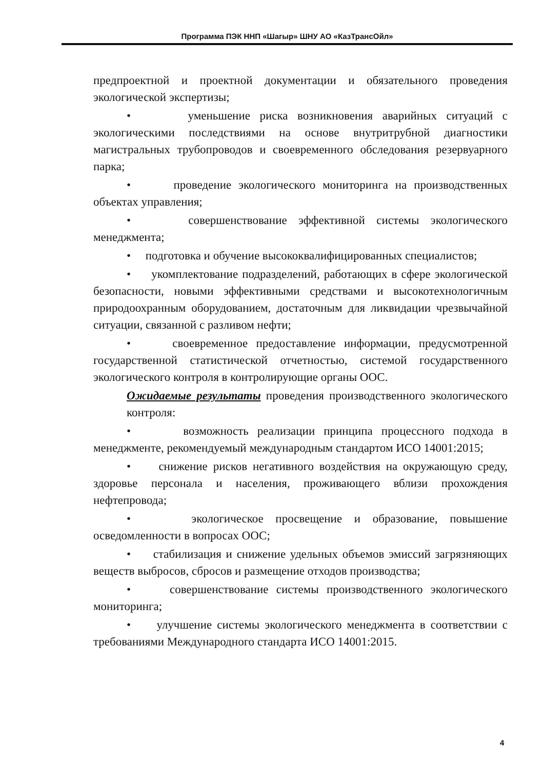Программа ПЭК ННП «Шагыр» ШНУ АО «КазТрансОйл»
предпроектной и проектной документации и обязательного проведения экологической экспертизы;
• уменьшение риска возникновения аварийных ситуаций с экологическими последствиями на основе внутритрубной диагностики магистральных трубопроводов и своевременного обследования резервуарного парка;
• проведение экологического мониторинга на производственных объектах управления;
• совершенствование эффективной системы экологического менеджмента;
• подготовка и обучение высококвалифицированных специалистов;
• укомплектование подразделений, работающих в сфере экологической безопасности, новыми эффективными средствами и высокотехнологичным природоохранным оборудованием, достаточным для ликвидации чрезвычайной ситуации, связанной с разливом нефти;
• своевременное предоставление информации, предусмотренной государственной статистической отчетностью, системой государственного экологического контроля в контролирующие органы ООС.
Ожидаемые результаты проведения производственного экологического контроля:
• возможность реализации принципа процессного подхода в менеджменте, рекомендуемый международным стандартом ИСО 14001:2015;
• снижение рисков негативного воздействия на окружающую среду, здоровье персонала и населения, проживающего вблизи прохождения нефтепровода;
• экологическое просвещение и образование, повышение осведомленности в вопросах ООС;
• стабилизация и снижение удельных объемов эмиссий загрязняющих веществ выбросов, сбросов и размещение отходов производства;
• совершенствование системы производственного экологического мониторинга;
• улучшение системы экологического менеджмента в соответствии с требованиями Международного стандарта ИСО 14001:2015.
4